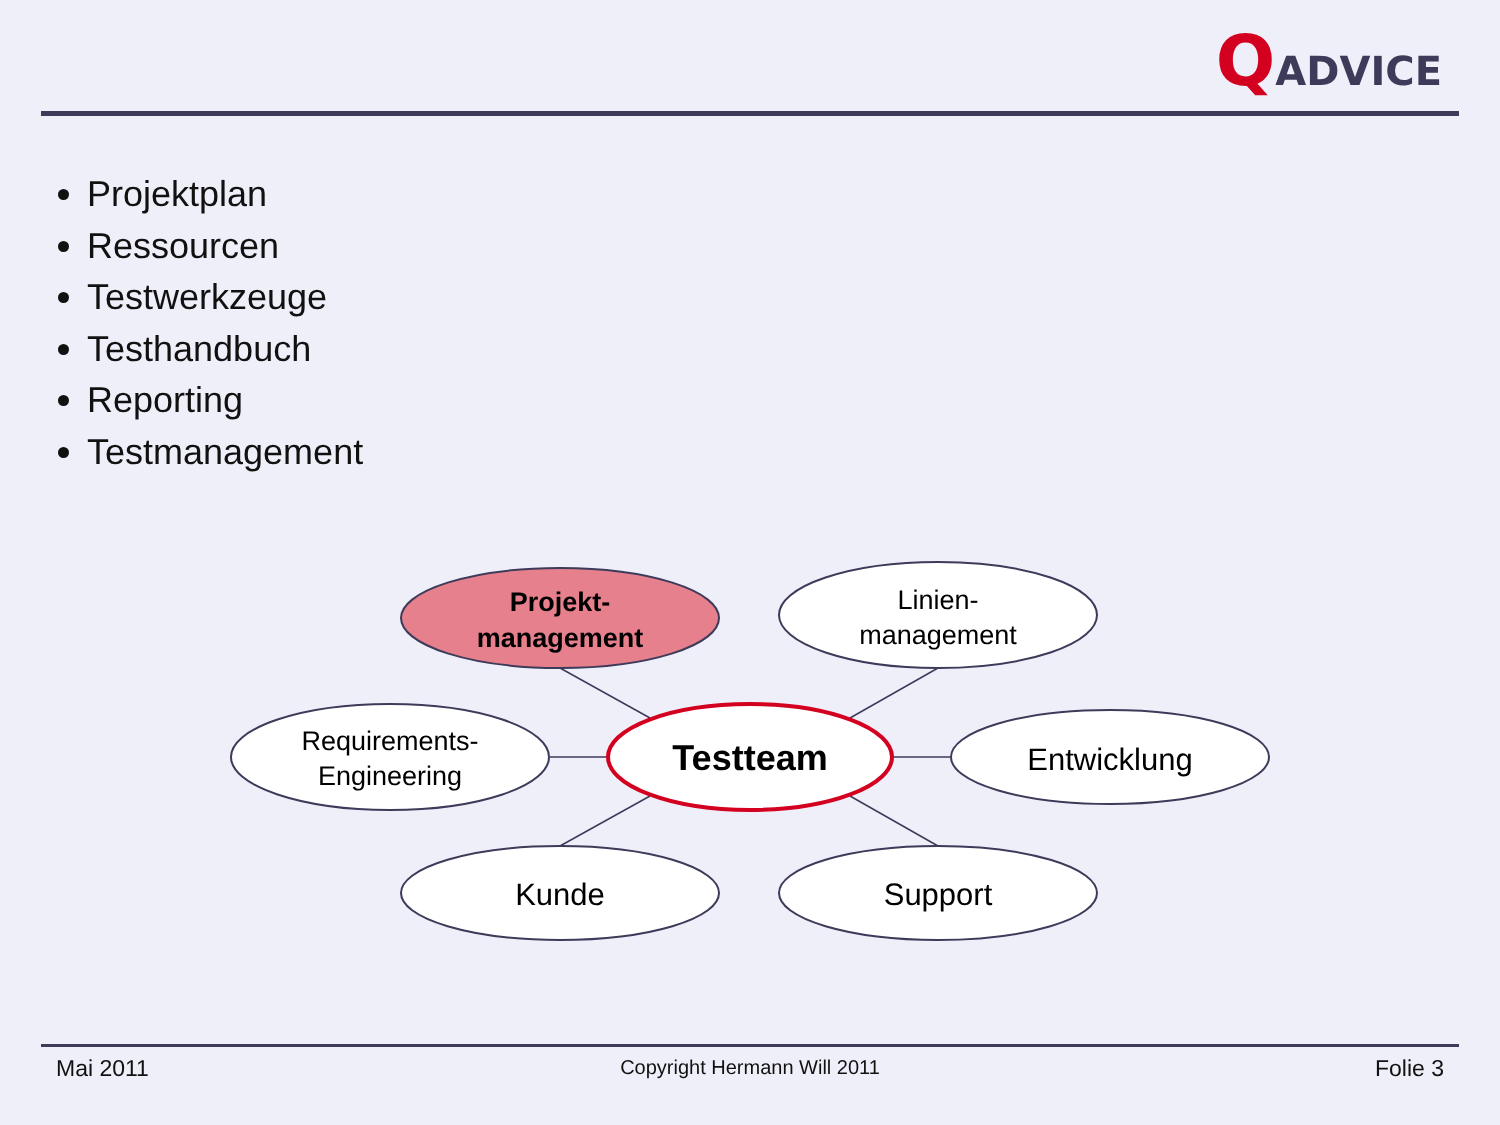QADVICE
Projektplan
Ressourcen
Testwerkzeuge
Testhandbuch
Reporting
Testmanagement
Projekt-
management
Linien-
management
Requirements-
Engineering
Testteam
Entwicklung
Kunde
Support
Mai 2011
Copyright Hermann Will 2011 Folie 3